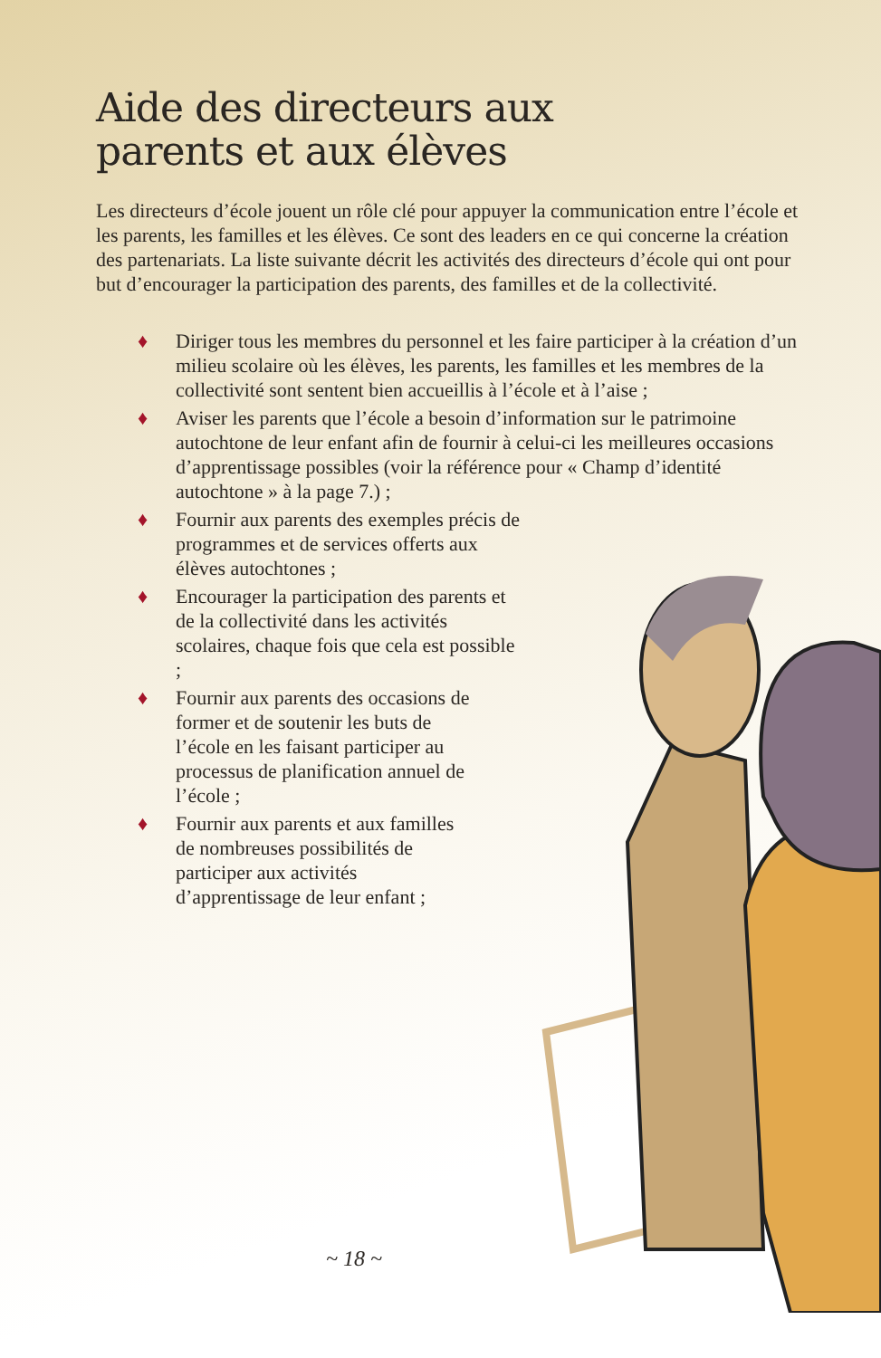Aide des directeurs aux
parents et aux élèves
Les directeurs d’école jouent un rôle clé pour appuyer la communication entre l’école et les parents, les familles et les élèves. Ce sont des leaders en ce qui concerne la création des partenariats. La liste suivante décrit les activités des directeurs d’école qui ont pour but d’encourager la participation des parents, des familles et de la collectivité.
♦ Diriger tous les membres du personnel et les faire participer à la création d’un milieu scolaire où les élèves, les parents, les familles et les membres de la collectivité sont sentent bien accueillis à l’école et à l’aise ;
♦ Aviser les parents que l’école a besoin d’information sur le patrimoine autochtone de leur enfant afin de fournir à celui-ci les meilleures occasions d’apprentissage possibles (voir la référence pour « Champ d’identité autochtone » à la page 7.) ;
♦ Fournir aux parents des exemples précis de programmes et de services offerts aux élèves autochtones ;
♦ Encourager la participation des parents et de la collectivité dans les activités scolaires, chaque fois que cela est possible ;
♦ Fournir aux parents des occasions de former et de soutenir les buts de l’école en les faisant participer au processus de planification annuel de l’école ;
♦ Fournir aux parents et aux familles de nombreuses possibilités de participer aux activités d’apprentissage de leur enfant ;
~ 18 ~